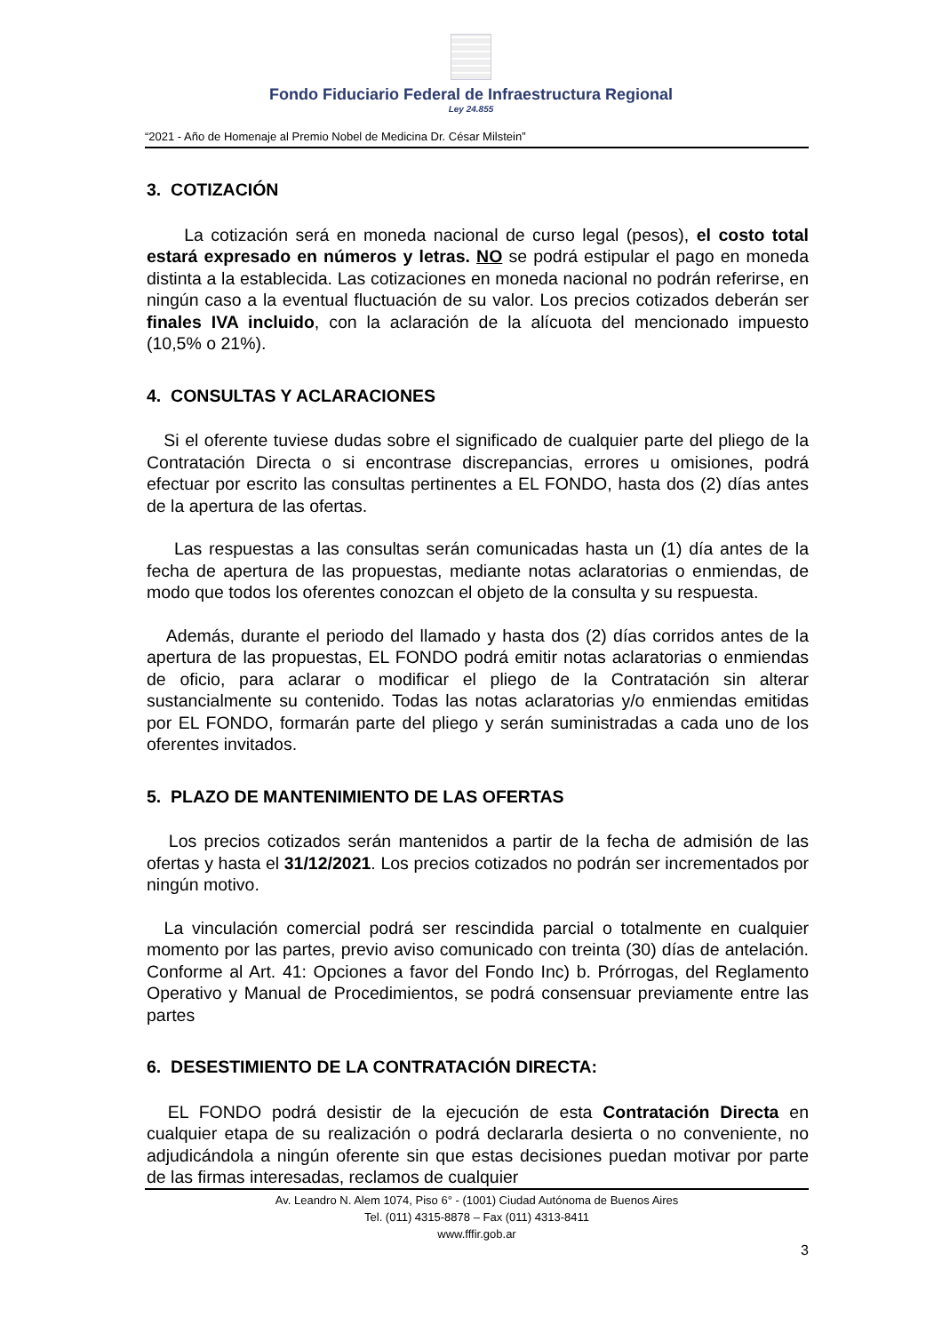Fondo Fiduciario Federal de Infraestructura Regional
Ley 24.855
“2021 - Año de Homenaje al Premio Nobel de Medicina Dr. César Milstein”
3. COTIZACIÓN
La cotización será en moneda nacional de curso legal (pesos), el costo total estará expresado en números y letras. NO se podrá estipular el pago en moneda distinta a la establecida. Las cotizaciones en moneda nacional no podrán referirse, en ningún caso a la eventual fluctuación de su valor. Los precios cotizados deberán ser finales IVA incluido, con la aclaración de la alícuota del mencionado impuesto (10,5% o 21%).
4. CONSULTAS Y ACLARACIONES
Si el oferente tuviese dudas sobre el significado de cualquier parte del pliego de la Contratación Directa o si encontrase discrepancias, errores u omisiones, podrá efectuar por escrito las consultas pertinentes a EL FONDO, hasta dos (2) días antes de la apertura de las ofertas.
Las respuestas a las consultas serán comunicadas hasta un (1) día antes de la fecha de apertura de las propuestas, mediante notas aclaratorias o enmiendas, de modo que todos los oferentes conozcan el objeto de la consulta y su respuesta.
Además, durante el periodo del llamado y hasta dos (2) días corridos antes de la apertura de las propuestas, EL FONDO podrá emitir notas aclaratorias o enmiendas de oficio, para aclarar o modificar el pliego de la Contratación sin alterar sustancialmente su contenido. Todas las notas aclaratorias y/o enmiendas emitidas por EL FONDO, formarán parte del pliego y serán suministradas a cada uno de los oferentes invitados.
5. PLAZO DE MANTENIMIENTO DE LAS OFERTAS
Los precios cotizados serán mantenidos a partir de la fecha de admisión de las ofertas y hasta el 31/12/2021. Los precios cotizados no podrán ser incrementados por ningún motivo.
La vinculación comercial podrá ser rescindida parcial o totalmente en cualquier momento por las partes, previo aviso comunicado con treinta (30) días de antelación. Conforme al Art. 41: Opciones a favor del Fondo Inc) b. Prórrogas, del Reglamento Operativo y Manual de Procedimientos, se podrá consensuar previamente entre las partes
6. DESESTIMIENTO DE LA CONTRATACIÓN DIRECTA:
EL FONDO podrá desistir de la ejecución de esta Contratación Directa en cualquier etapa de su realización o podrá declararla desierta o no conveniente, no adjudicándola a ningún oferente sin que estas decisiones puedan motivar por parte de las firmas interesadas, reclamos de cualquier
Av. Leandro N. Alem 1074, Piso 6° - (1001) Ciudad Autónoma de Buenos Aires
Tel. (011) 4315-8878 – Fax (011) 4313-8411
www.fffir.gob.ar
3